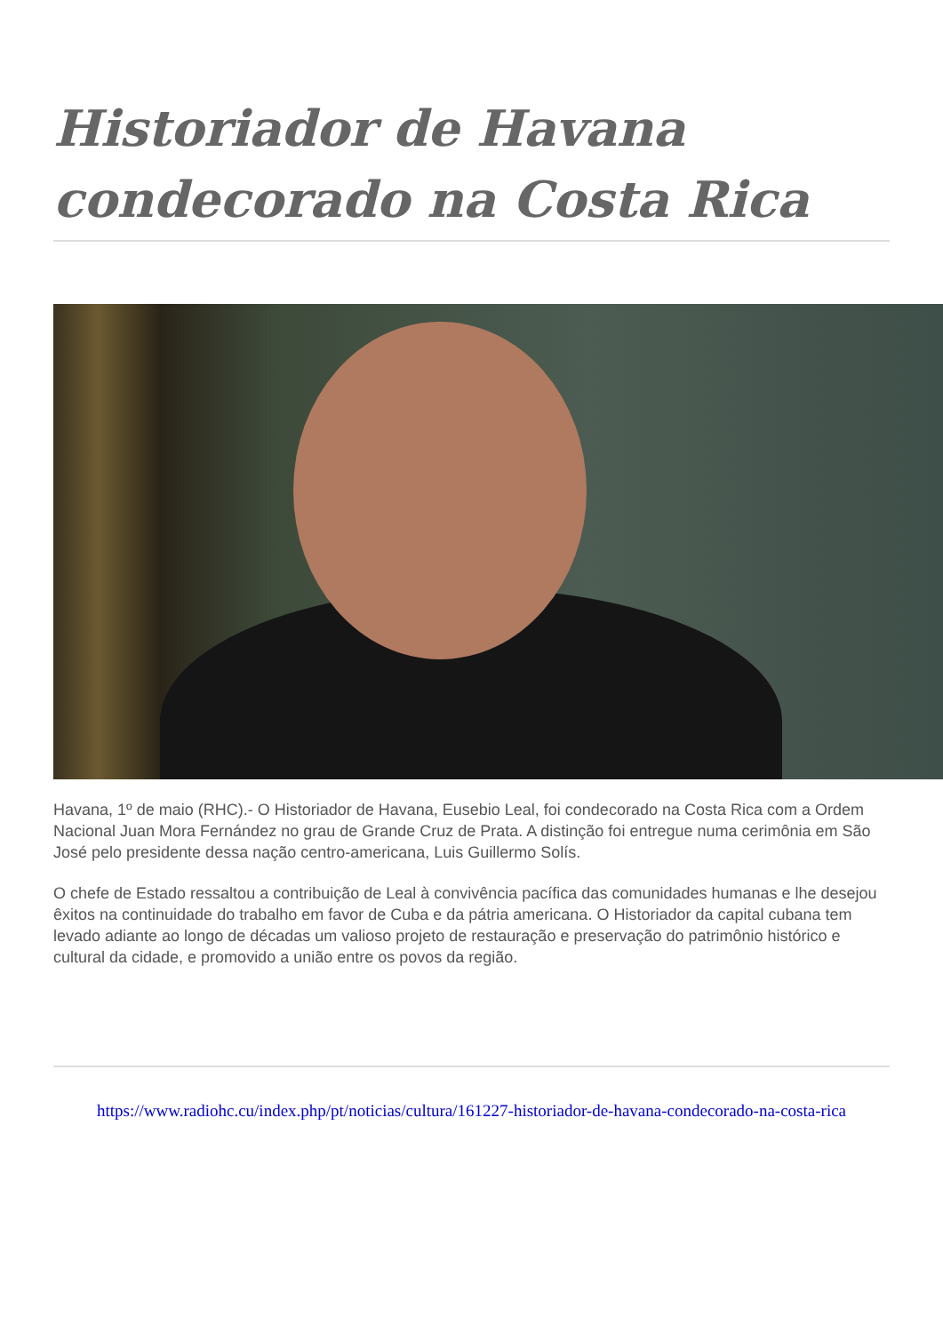Historiador de Havana condecorado na Costa Rica
Havana, 1º de maio (RHC).- O Historiador de Havana, Eusebio Leal, foi condecorado na Costa Rica com a Ordem Nacional Juan Mora Fernández no grau de Grande Cruz de Prata. A distinção foi entregue numa cerimônia em São José pelo presidente dessa nação centro-americana, Luis Guillermo Solís.
O chefe de Estado ressaltou a contribuição de Leal à convivência pacífica das comunidades humanas e lhe desejou êxitos na continuidade do trabalho em favor de Cuba e da pátria americana. O Historiador da capital cubana tem levado adiante ao longo de décadas um valioso projeto de restauração e preservação do patrimônio histórico e cultural da cidade, e promovido a união entre os povos da região.
https://www.radiohc.cu/index.php/pt/noticias/cultura/161227-historiador-de-havana-condecorado-na-costa-rica